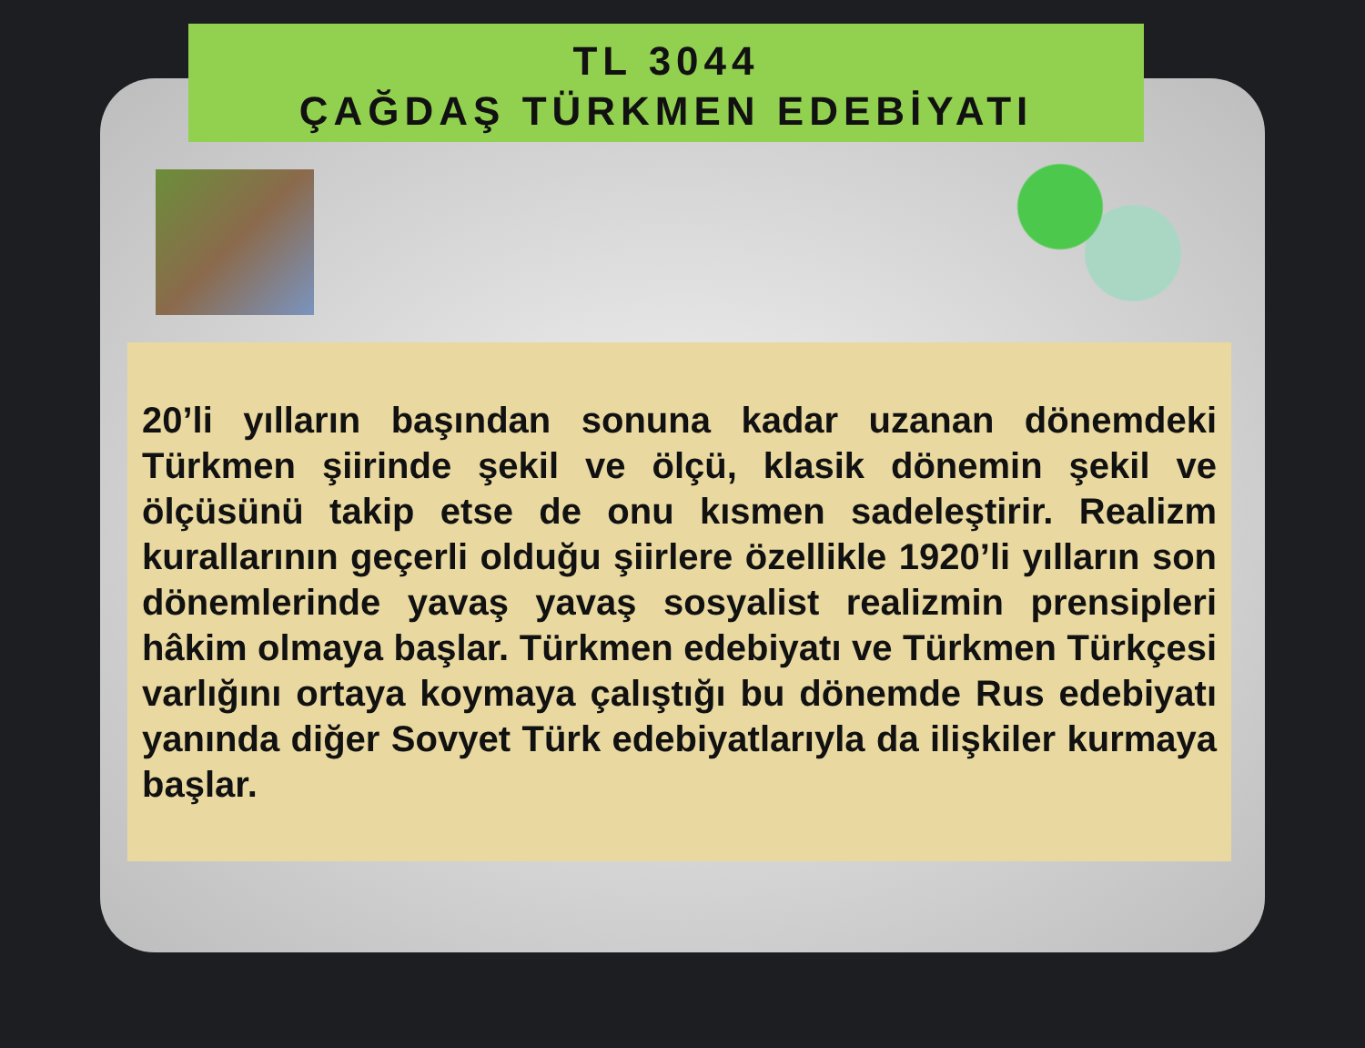TL 3044
ÇAĞDAŞ TÜRKMEN EDEBİYATI
20’li yılların başından sonuna kadar uzanan dönemdeki Türkmen şiirinde şekil ve ölçü, klasik dönemin şekil ve ölçüsünü takip etse de onu kısmen sadeleştirir. Realizm kurallarının geçerli olduğu şiirlere özellikle 1920’li yılların son dönemlerinde yavaş yavaş sosyalist realizmin prensipleri hâkim olmaya başlar. Türkmen edebiyatı ve Türkmen Türkçesi varlığını ortaya koymaya çalıştığı bu dönemde Rus edebiyatı yanında diğer Sovyet Türk edebiyatlarıyla da ilişkiler kurmaya başlar.